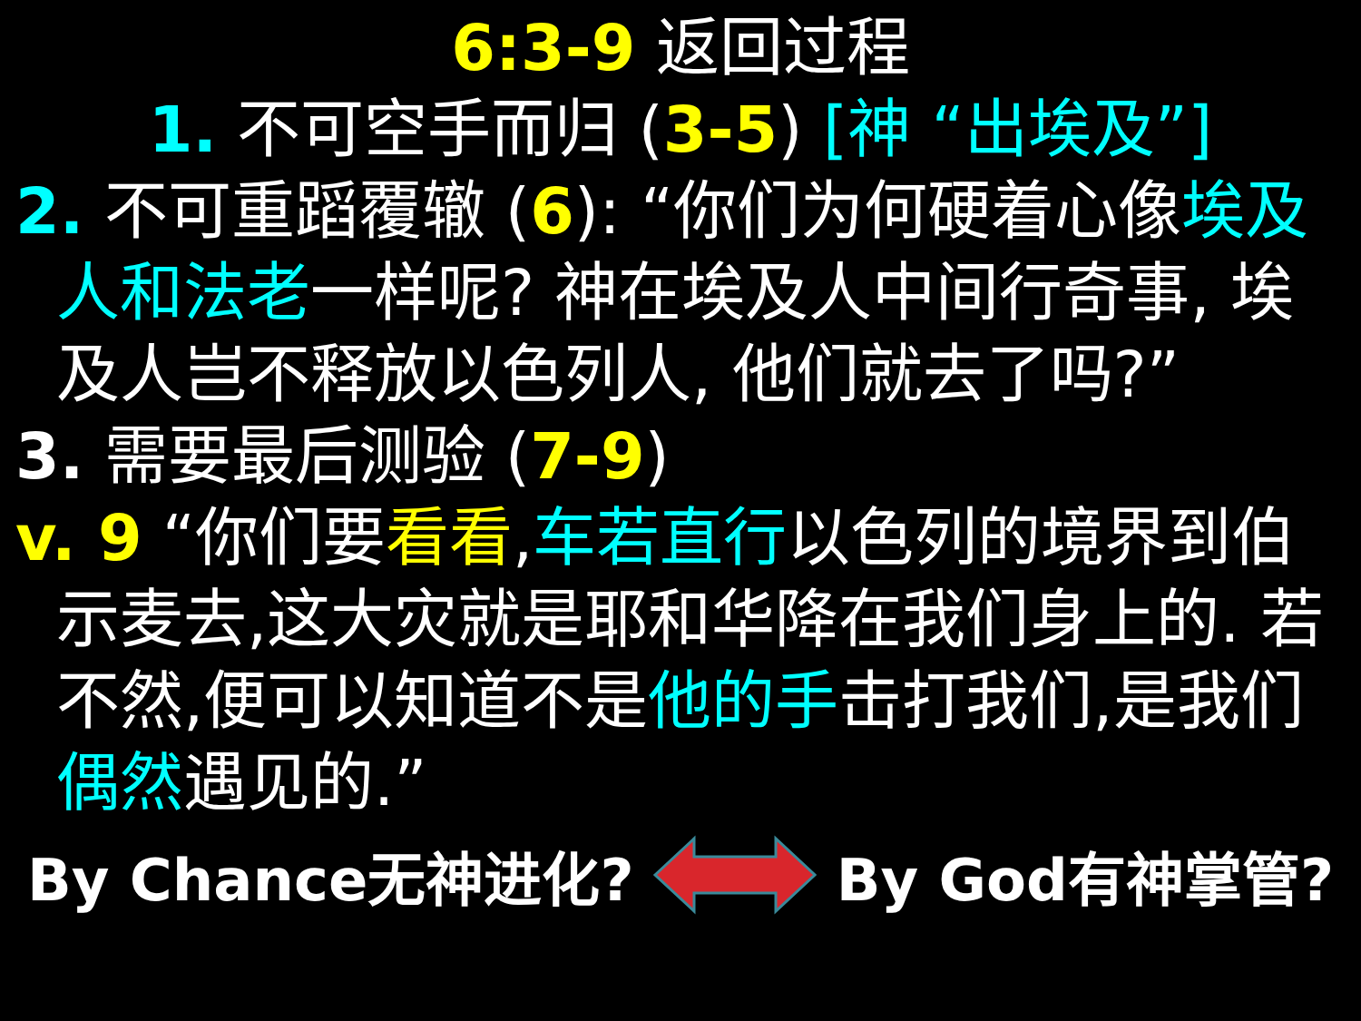6:3-9 返回过程
1. 不可空手而归 (3-5) [神 “出埃及”]
2. 不可重蹈覆辙 (6): “你们为何硬着心像埃及人和法老一样呢? 神在埃及人中间行奇事, 埃及人岂不释放以色列人, 他们就去了吗?”
3. 需要最后测验 (7-9)
v. 9 “你们要看看,车若直行以色列的境界到伯示麦去,这大灾就是耶和华降在我们身上的. 若不然,便可以知道不是他的手击打我们,是我们偶然遇见的.”
By Chance无神进化? By God有神掌管?